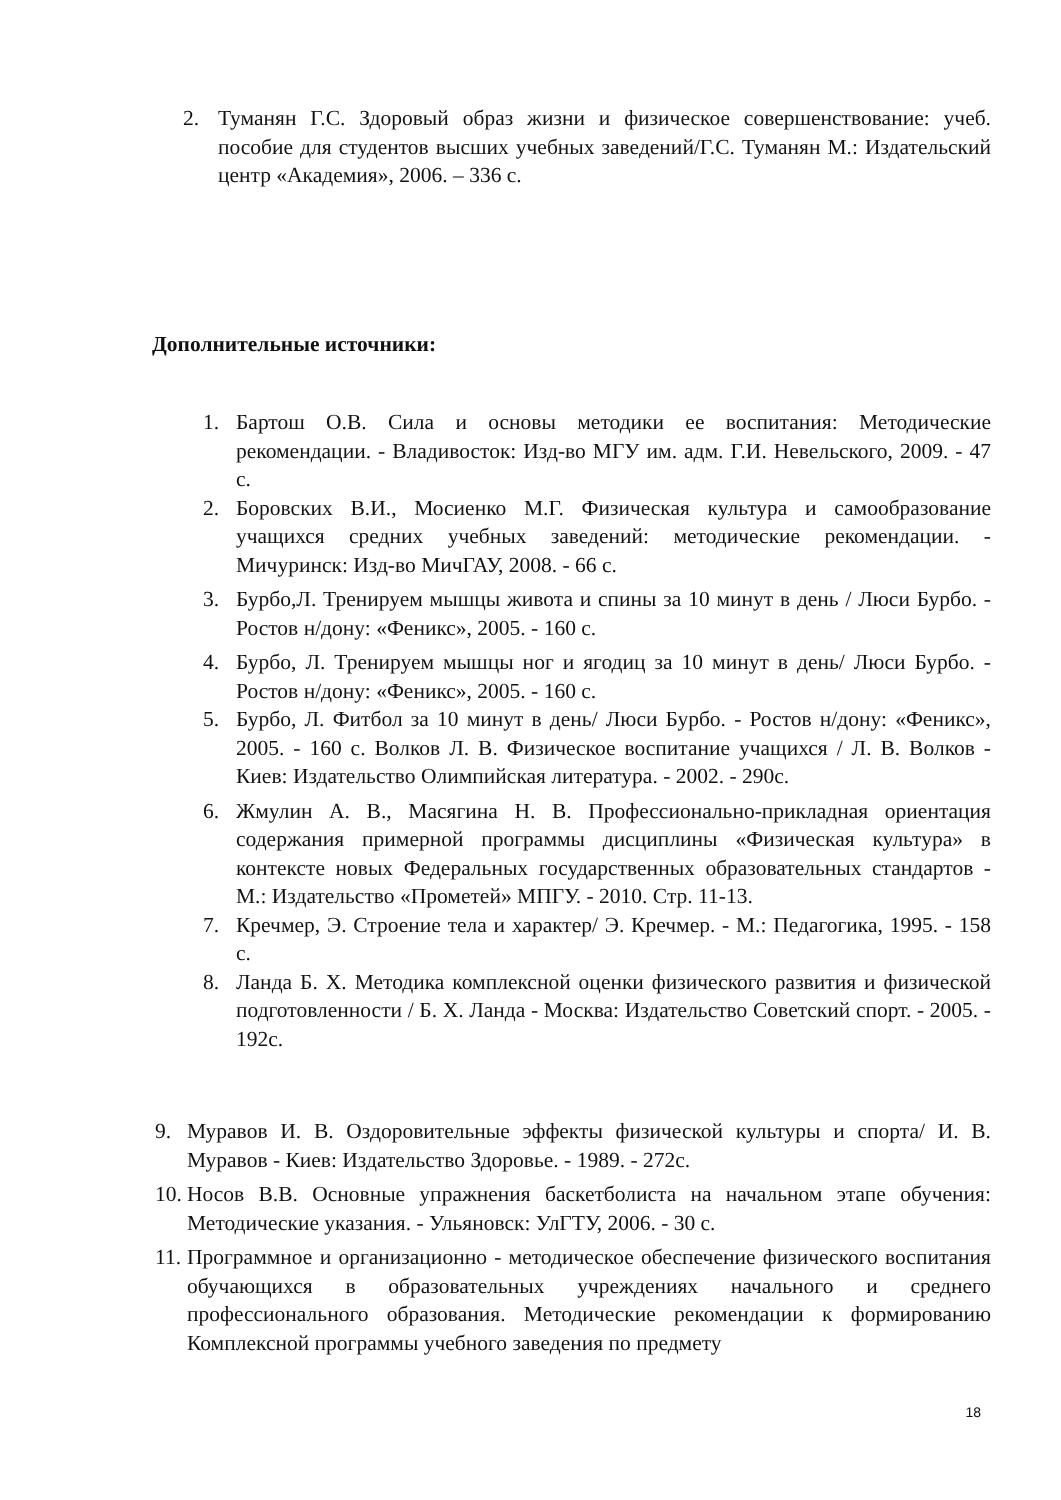2. Туманян Г.С. Здоровый образ жизни и физическое совершенствование: учеб. пособие для студентов высших учебных заведений/Г.С. Туманян М.: Издательский центр «Академия», 2006. – 336 с.
Дополнительные источники:
1. Бартош О.В. Сила и основы методики ее воспитания: Методические рекомендации. - Владивосток: Изд-во МГУ им. адм. Г.И. Невельского, 2009. - 47 с.
2. Боровских В.И., Мосиенко М.Г. Физическая культура и самообразование учащихся средних учебных заведений: методические рекомендации. - Мичуринск: Изд-во МичГАУ, 2008. - 66 с.
3. Бурбо,Л. Тренируем мышцы живота и спины за 10 минут в день / Люси Бурбо. - Ростов н/дону: «Феникс», 2005. - 160 с.
4. Бурбо, Л. Тренируем мышцы ног и ягодиц за 10 минут в день/ Люси Бурбо. - Ростов н/дону: «Феникс», 2005. - 160 с.
5. Бурбо, Л. Фитбол за 10 минут в день/ Люси Бурбо. - Ростов н/дону: «Феникс», 2005. - 160 с. Волков Л. В. Физическое воспитание учащихся / Л. В. Волков - Киев: Издательство Олимпийская литература. - 2002. - 290с.
6. Жмулин А. В., Масягина Н. В. Профессионально-прикладная ориентация содержания примерной программы дисциплины «Физическая культура» в контексте новых Федеральных государственных образовательных стандартов - М.: Издательство «Прометей» МПГУ. - 2010. Стр. 11-13.
7. Кречмер, Э. Строение тела и характер/ Э. Кречмер. - М.: Педагогика, 1995. - 158 с.
8. Ланда Б. Х. Методика комплексной оценки физического развития и физической подготовленности / Б. Х. Ланда - Москва: Издательство Советский спорт. - 2005. - 192с.
9. Муравов И. В. Оздоровительные эффекты физической культуры и спорта/ И. В. Муравов - Киев: Издательство Здоровье. - 1989. - 272с.
10. Носов В.В. Основные упражнения баскетболиста на начальном этапе обучения: Методические указания. - Ульяновск: УлГТУ, 2006. - 30 с.
11. Программное и организационно - методическое обеспечение физического воспитания обучающихся в образовательных учреждениях начального и среднего профессионального образования. Методические рекомендации к формированию Комплексной программы учебного заведения по предмету
18